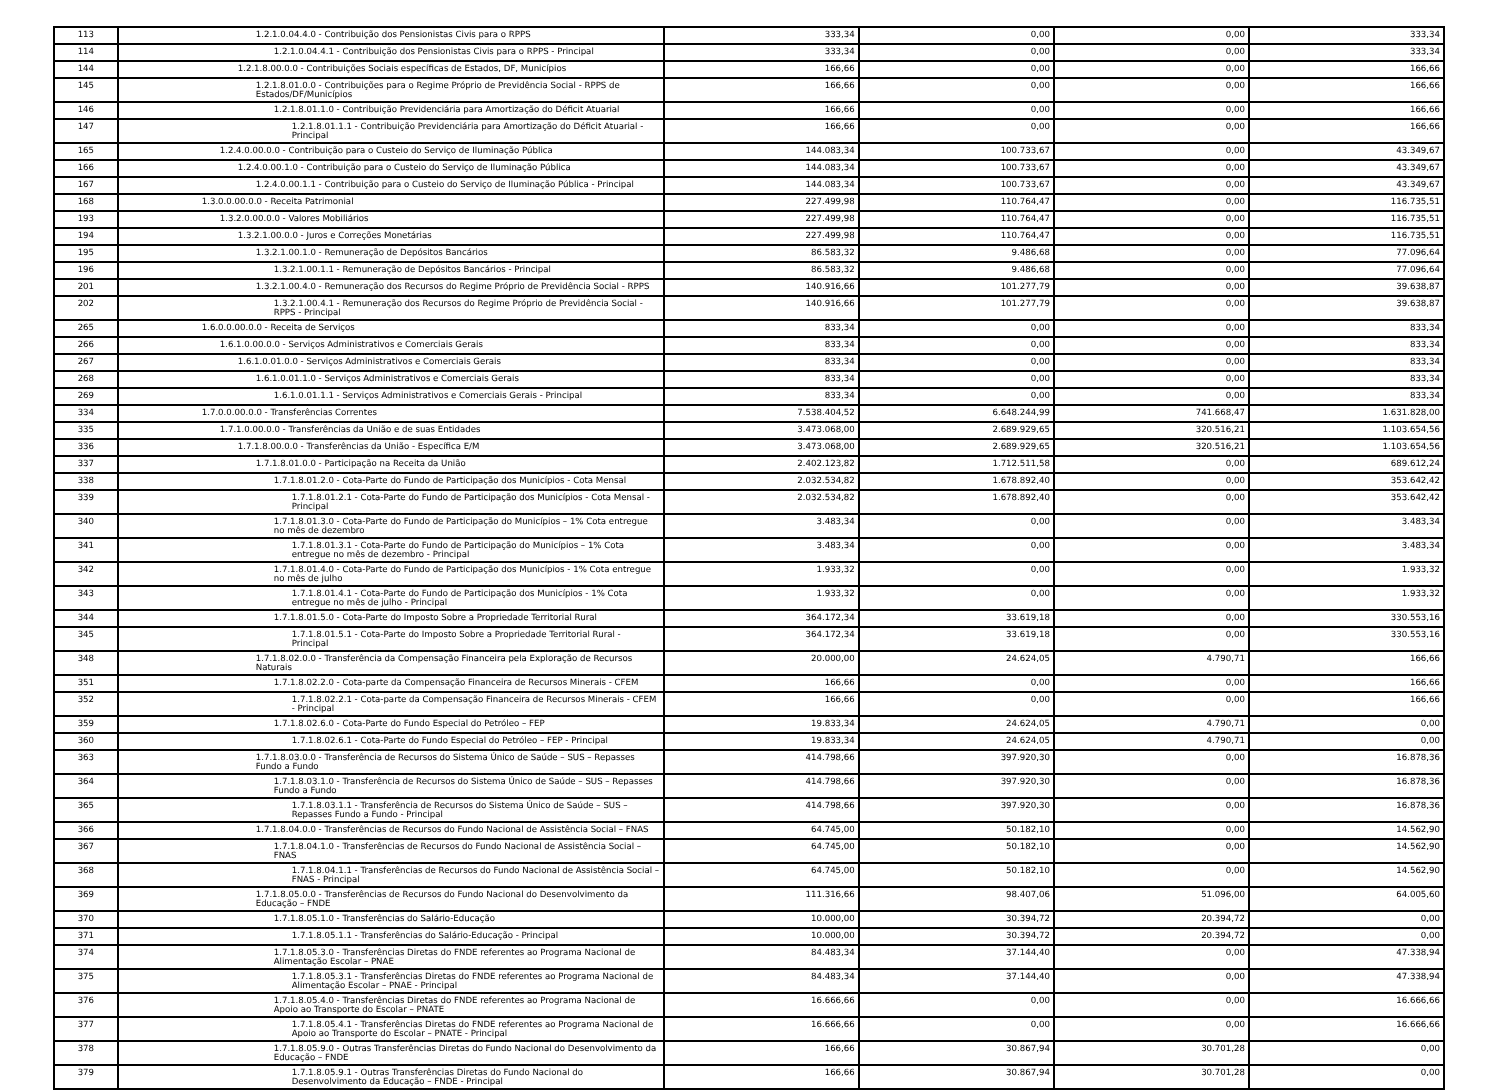| 113 | 1.2.1.0.04.4.0 - Contribuição dos Pensionistas Civis para o RPPS | 333,34 | 0,00 | 0,00 | 333,34 |
| 114 | 1.2.1.0.04.4.1 - Contribuição dos Pensionistas Civis para o RPPS - Principal | 333,34 | 0,00 | 0,00 | 333,34 |
| 144 | 1.2.1.8.00.0.0 - Contribuições Sociais específicas de Estados, DF, Municípios | 166,66 | 0,00 | 0,00 | 166,66 |
| 145 | 1.2.1.8.01.0.0 - Contribuições para o Regime Próprio de Previdência Social - RPPS de Estados/DF/Municípios | 166,66 | 0,00 | 0,00 | 166,66 |
| 146 | 1.2.1.8.01.1.0 - Contribuição Previdenciária para Amortização do Déficit Atuarial | 166,66 | 0,00 | 0,00 | 166,66 |
| 147 | 1.2.1.8.01.1.1 - Contribuição Previdenciária para Amortização do Déficit Atuarial - Principal | 166,66 | 0,00 | 0,00 | 166,66 |
| 165 | 1.2.4.0.00.0.0 - Contribuição para o Custeio do Serviço de Iluminação Pública | 144.083,34 | 100.733,67 | 0,00 | 43.349,67 |
| 166 | 1.2.4.0.00.1.0 - Contribuição para o Custeio do Serviço de Iluminação Pública | 144.083,34 | 100.733,67 | 0,00 | 43.349,67 |
| 167 | 1.2.4.0.00.1.1 - Contribuição para o Custeio do Serviço de Iluminação Pública - Principal | 144.083,34 | 100.733,67 | 0,00 | 43.349,67 |
| 168 | 1.3.0.0.00.0.0 - Receita Patrimonial | 227.499,98 | 110.764,47 | 0,00 | 116.735,51 |
| 193 | 1.3.2.0.00.0.0 - Valores Mobiliários | 227.499,98 | 110.764,47 | 0,00 | 116.735,51 |
| 194 | 1.3.2.1.00.0.0 - Juros e Correções Monetárias | 227.499,98 | 110.764,47 | 0,00 | 116.735,51 |
| 195 | 1.3.2.1.00.1.0 - Remuneração de Depósitos Bancários | 86.583,32 | 9.486,68 | 0,00 | 77.096,64 |
| 196 | 1.3.2.1.00.1.1 - Remuneração de Depósitos Bancários - Principal | 86.583,32 | 9.486,68 | 0,00 | 77.096,64 |
| 201 | 1.3.2.1.00.4.0 - Remuneração dos Recursos do Regime Próprio de Previdência Social - RPPS | 140.916,66 | 101.277,79 | 0,00 | 39.638,87 |
| 202 | 1.3.2.1.00.4.1 - Remuneração dos Recursos do Regime Próprio de Previdência Social - RPPS - Principal | 140.916,66 | 101.277,79 | 0,00 | 39.638,87 |
| 265 | 1.6.0.0.00.0.0 - Receita de Serviços | 833,34 | 0,00 | 0,00 | 833,34 |
| 266 | 1.6.1.0.00.0.0 - Serviços Administrativos e Comerciais Gerais | 833,34 | 0,00 | 0,00 | 833,34 |
| 267 | 1.6.1.0.01.0.0 - Serviços Administrativos e Comerciais Gerais | 833,34 | 0,00 | 0,00 | 833,34 |
| 268 | 1.6.1.0.01.1.0 - Serviços Administrativos e Comerciais Gerais | 833,34 | 0,00 | 0,00 | 833,34 |
| 269 | 1.6.1.0.01.1.1 - Serviços Administrativos e Comerciais Gerais - Principal | 833,34 | 0,00 | 0,00 | 833,34 |
| 334 | 1.7.0.0.00.0.0 - Transferências Correntes | 7.538.404,52 | 6.648.244,99 | 741.668,47 | 1.631.828,00 |
| 335 | 1.7.1.0.00.0.0 - Transferências da União e de suas Entidades | 3.473.068,00 | 2.689.929,65 | 320.516,21 | 1.103.654,56 |
| 336 | 1.7.1.8.00.0.0 - Transferências da União - Específica E/M | 3.473.068,00 | 2.689.929,65 | 320.516,21 | 1.103.654,56 |
| 337 | 1.7.1.8.01.0.0 - Participação na Receita da União | 2.402.123,82 | 1.712.511,58 | 0,00 | 689.612,24 |
| 338 | 1.7.1.8.01.2.0 - Cota-Parte do Fundo de Participação dos Municípios - Cota Mensal | 2.032.534,82 | 1.678.892,40 | 0,00 | 353.642,42 |
| 339 | 1.7.1.8.01.2.1 - Cota-Parte do Fundo de Participação dos Municípios - Cota Mensal - Principal | 2.032.534,82 | 1.678.892,40 | 0,00 | 353.642,42 |
| 340 | 1.7.1.8.01.3.0 - Cota-Parte do Fundo de Participação do Municípios – 1% Cota entregue no mês de dezembro | 3.483,34 | 0,00 | 0,00 | 3.483,34 |
| 341 | 1.7.1.8.01.3.1 - Cota-Parte do Fundo de Participação do Municípios – 1% Cota entregue no mês de dezembro - Principal | 3.483,34 | 0,00 | 0,00 | 3.483,34 |
| 342 | 1.7.1.8.01.4.0 - Cota-Parte do Fundo de Participação dos Municípios - 1% Cota entregue no mês de julho | 1.933,32 | 0,00 | 0,00 | 1.933,32 |
| 343 | 1.7.1.8.01.4.1 - Cota-Parte do Fundo de Participação dos Municípios - 1% Cota entregue no mês de julho - Principal | 1.933,32 | 0,00 | 0,00 | 1.933,32 |
| 344 | 1.7.1.8.01.5.0 - Cota-Parte do Imposto Sobre a Propriedade Territorial Rural | 364.172,34 | 33.619,18 | 0,00 | 330.553,16 |
| 345 | 1.7.1.8.01.5.1 - Cota-Parte do Imposto Sobre a Propriedade Territorial Rural - Principal | 364.172,34 | 33.619,18 | 0,00 | 330.553,16 |
| 348 | 1.7.1.8.02.0.0 - Transferência da Compensação Financeira pela Exploração de Recursos Naturais | 20.000,00 | 24.624,05 | 4.790,71 | 166,66 |
| 351 | 1.7.1.8.02.2.0 - Cota-parte da Compensação Financeira de Recursos Minerais - CFEM | 166,66 | 0,00 | 0,00 | 166,66 |
| 352 | 1.7.1.8.02.2.1 - Cota-parte da Compensação Financeira de Recursos Minerais - CFEM - Principal | 166,66 | 0,00 | 0,00 | 166,66 |
| 359 | 1.7.1.8.02.6.0 - Cota-Parte do Fundo Especial do Petróleo – FEP | 19.833,34 | 24.624,05 | 4.790,71 | 0,00 |
| 360 | 1.7.1.8.02.6.1 - Cota-Parte do Fundo Especial do Petróleo – FEP - Principal | 19.833,34 | 24.624,05 | 4.790,71 | 0,00 |
| 363 | 1.7.1.8.03.0.0 - Transferência de Recursos do Sistema Único de Saúde – SUS – Repasses Fundo a Fundo | 414.798,66 | 397.920,30 | 0,00 | 16.878,36 |
| 364 | 1.7.1.8.03.1.0 - Transferência de Recursos do Sistema Único de Saúde – SUS – Repasses Fundo a Fundo | 414.798,66 | 397.920,30 | 0,00 | 16.878,36 |
| 365 | 1.7.1.8.03.1.1 - Transferência de Recursos do Sistema Único de Saúde – SUS – Repasses Fundo a Fundo - Principal | 414.798,66 | 397.920,30 | 0,00 | 16.878,36 |
| 366 | 1.7.1.8.04.0.0 - Transferências de Recursos do Fundo Nacional de Assistência Social – FNAS | 64.745,00 | 50.182,10 | 0,00 | 14.562,90 |
| 367 | 1.7.1.8.04.1.0 - Transferências de Recursos do Fundo Nacional de Assistência Social – FNAS | 64.745,00 | 50.182,10 | 0,00 | 14.562,90 |
| 368 | 1.7.1.8.04.1.1 - Transferências de Recursos do Fundo Nacional de Assistência Social – FNAS - Principal | 64.745,00 | 50.182,10 | 0,00 | 14.562,90 |
| 369 | 1.7.1.8.05.0.0 - Transferências de Recursos do Fundo Nacional do Desenvolvimento da Educação – FNDE | 111.316,66 | 98.407,06 | 51.096,00 | 64.005,60 |
| 370 | 1.7.1.8.05.1.0 - Transferências do Salário-Educação | 10.000,00 | 30.394,72 | 20.394,72 | 0,00 |
| 371 | 1.7.1.8.05.1.1 - Transferências do Salário-Educação - Principal | 10.000,00 | 30.394,72 | 20.394,72 | 0,00 |
| 374 | 1.7.1.8.05.3.0 - Transferências Diretas do FNDE referentes ao Programa Nacional de Alimentação Escolar – PNAE | 84.483,34 | 37.144,40 | 0,00 | 47.338,94 |
| 375 | 1.7.1.8.05.3.1 - Transferências Diretas do FNDE referentes ao Programa Nacional de Alimentação Escolar – PNAE - Principal | 84.483,34 | 37.144,40 | 0,00 | 47.338,94 |
| 376 | 1.7.1.8.05.4.0 - Transferências Diretas do FNDE referentes ao Programa Nacional de Apoio ao Transporte do Escolar – PNATE | 16.666,66 | 0,00 | 0,00 | 16.666,66 |
| 377 | 1.7.1.8.05.4.1 - Transferências Diretas do FNDE referentes ao Programa Nacional de Apoio ao Transporte do Escolar – PNATE - Principal | 16.666,66 | 0,00 | 0,00 | 16.666,66 |
| 378 | 1.7.1.8.05.9.0 - Outras Transferências Diretas do Fundo Nacional do Desenvolvimento da Educação – FNDE | 166,66 | 30.867,94 | 30.701,28 | 0,00 |
| 379 | 1.7.1.8.05.9.1 - Outras Transferências Diretas do Fundo Nacional do Desenvolvimento da Educação – FNDE - Principal | 166,66 | 30.867,94 | 30.701,28 | 0,00 |